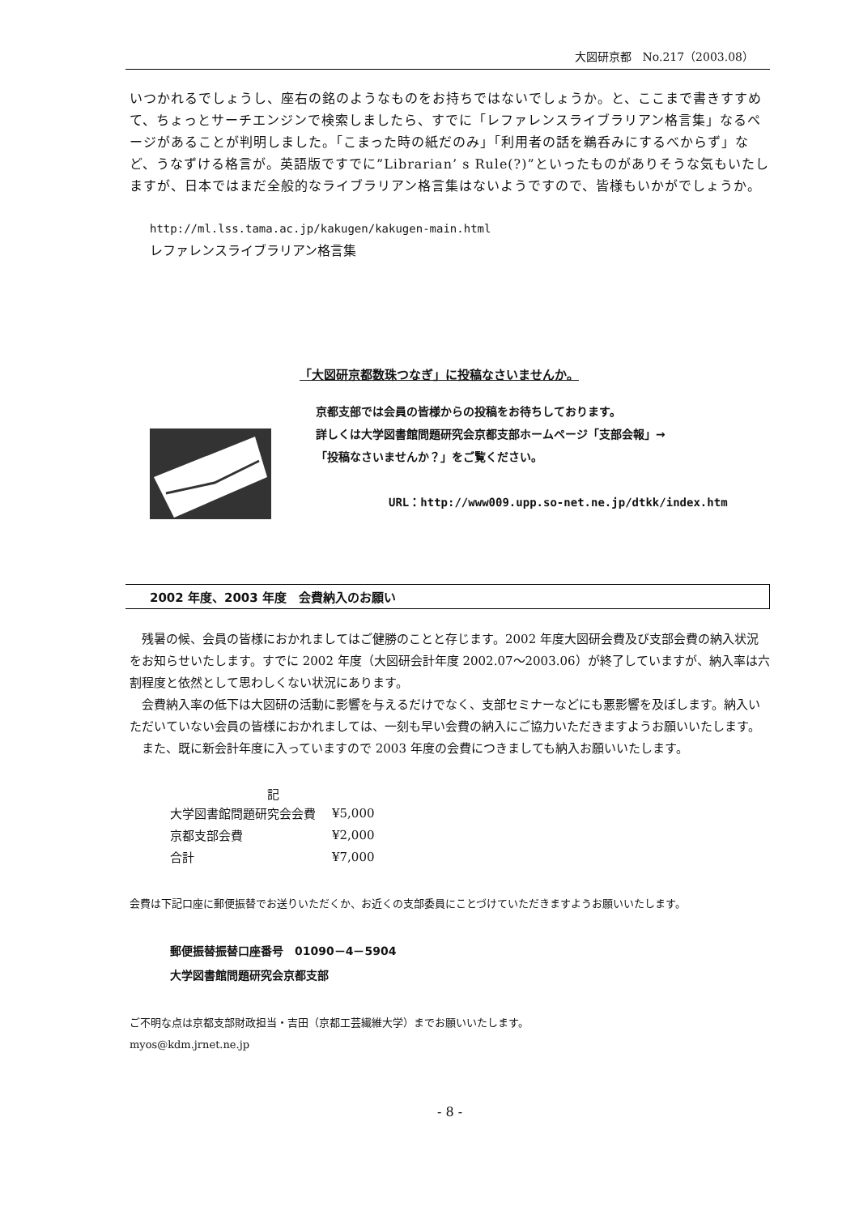大図研京都　No.217（2003.08）
いつかれるでしょうし、座右の銘のようなものをお持ちではないでしょうか。と、ここまで書きすすめて、ちょっとサーチエンジンで検索しましたら、すでに「レファレンスライブラリアン格言集」なるページがあることが判明しました。「こまった時の紙だのみ」「利用者の話を鵜呑みにするべからず」など、うなずける格言が。英語版ですでに”Librarian’ s Rule(?)”といったものがありそうな気もいたしますが、日本ではまだ全般的なライブラリアン格言集はないようですので、皆様もいかがでしょうか。
http://ml.lss.tama.ac.jp/kakugen/kakugen-main.html
レファレンスライブラリアン格言集
「大図研京都数珠つなぎ」に投稿なさいませんか。
京都支部では会員の皆様からの投稿をお待ちしております。
詳しくは大学図書館問題研究会京都支部ホームページ「支部会報」→
「投稿なさいませんか？」をご覧ください。
URL：http://www009.upp.so-net.ne.jp/dtkk/index.htm
2002 年度、2003 年度　会費納入のお願い
残暑の候、会員の皆様におかれましてはご健勝のことと存じます。2002 年度大図研会費及び支部会費の納入状況をお知らせいたします。すでに 2002 年度（大図研会計年度 2002.07～2003.06）が終了していますが、納入率は六割程度と依然として思わしくない状況にあります。
会費納入率の低下は大図研の活動に影響を与えるだけでなく、支部セミナーなどにも悪影響を及ぼします。納入いただいていない会員の皆様におかれましては、一刻も早い会費の納入にご協力いただきますようお願いいたします。
また、既に新会計年度に入っていますので 2003 年度の会費につきましても納入お願いいたします。
| 記 | |
| --- | --- |
| 大学図書館問題研究会会費 | ¥5,000 |
| 京都支部会費 | ¥2,000 |
| 合計 | ¥7,000 |
会費は下記口座に郵便振替でお送りいただくか、お近くの支部委員にことづけていただきますようお願いいたします。
郵便振替振替口座番号　01090－4－5904
大学図書館問題研究会京都支部
ご不明な点は京都支部財政担当・吉田（京都工芸繊維大学）までお願いいたします。
myos@kdm.jrnet.ne.jp
- 8 -